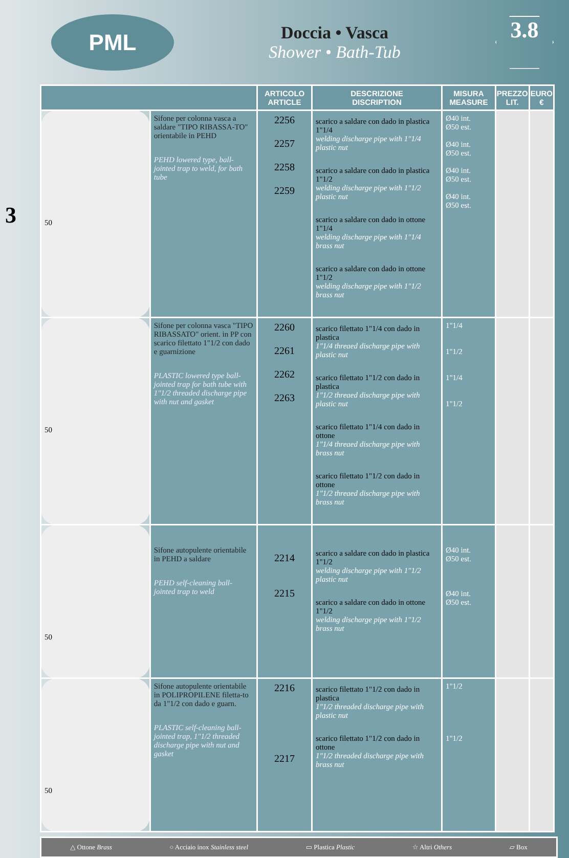PML
Doccia • Vasca
Shower • Bath-Tub
3.8
3
| | | ARTICOLO ARTICLE | DESCRIZIONE DISCRIPTION | MISURA MEASURE | PREZZO LIT. | EURO € |
| --- | --- | --- | --- | --- | --- | --- |
| 50 | Sifone per colonna vasca a saldare "TIPO RIBASSA-TO" orientabile in PEHD PEHD lowered type, ball-jointed trap to weld, for bath tube | 2256 2257 2258 2259 | scarico a saldare con dado in plastica 1"1/4 welding discharge pipe with 1"1/4 plastic nut scarico a saldare con dado in plastica 1"1/2 welding discharge pipe with 1"1/2 plastic nut scarico a saldare con dado in ottone 1"1/4 welding discharge pipe with 1"1/4 brass nut scarico a saldare con dado in ottone 1"1/2 welding discharge pipe with 1"1/2 brass nut | Ø40 int. Ø50 est. Ø40 int. Ø50 est. Ø40 int. Ø50 est. Ø40 int. Ø50 est. | | |
| 50 | Sifone per colonna vasca "TIPO RIBASSATO" orient. in PP con scarico filettato 1"1/2 con dado e guarnizione PLASTIC lowered type ball-jointed trap for bath tube with 1"1/2 threaded discharge pipe with nut and gasket | 2260 2261 2262 2263 | scarico filettato 1"1/4 con dado in plastica 1"1/4 threaed discharge pipe with plastic nut scarico filettato 1"1/2 con dado in plastica 1"1/2 threaed discharge pipe with plastic nut scarico filettato 1"1/4 con dado in ottone 1"1/4 threaed discharge pipe with brass nut scarico filettato 1"1/2 con dado in ottone 1"1/2 threaed discharge pipe with brass nut | 1"1/4 1"1/2 1"1/4 1"1/2 | | |
| 50 | Sifone autopulente orientabile in PEHD a saldare PEHD self-cleaning ball-jointed trap to weld | 2214 2215 | scarico a saldare con dado in plastica 1"1/2 welding discharge pipe with 1"1/2 plastic nut scarico a saldare con dado in ottone 1"1/2 welding discharge pipe with 1"1/2 brass nut | Ø40 int. Ø50 est. Ø40 int. Ø50 est. | | |
| 50 | Sifone autopulente orientabile in POLIPROPILENE filetta-to da 1"1/2 con dado e guarn. PLASTIC self-cleaning ball-jointed trap, 1"1/2 threaded discharge pipe with nut and gasket | 2216 2217 | scarico filettato 1"1/2 con dado in plastica 1"1/2 threaded discharge pipe with plastic nut scarico filettato 1"1/2 con dado in ottone 1"1/2 threaded discharge pipe with brass nut | 1"1/2 1"1/2 | | |
△ Ottone Brass ○ Acciaio inox Stainless steel ▭ Plastica Plastic ☆ Altri Others ▱ Box